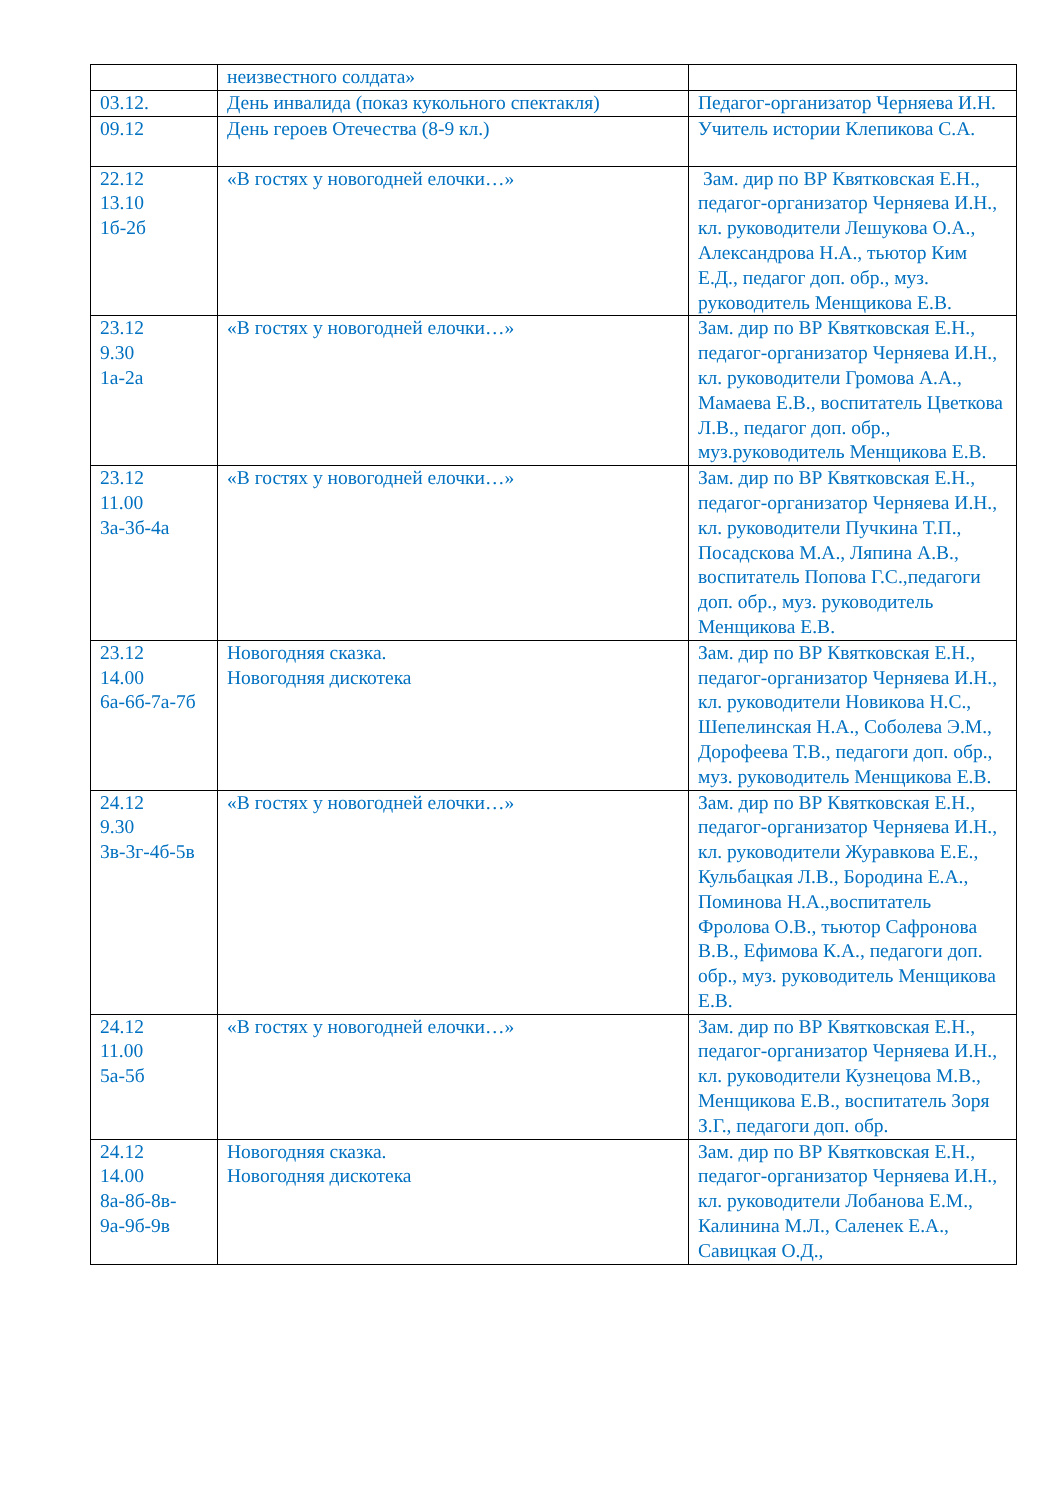| | неизвестного солдата» | |
| 03.12. | День инвалида (показ кукольного спектакля) | Педагог-организатор Черняева И.Н. |
| 09.12 | День героев Отечества (8-9 кл.) | Учитель истории Клепикова С.А. |
| 22.12 13.10 1б-2б | «В гостях у новогодней елочки…» | Зам. дир по ВР Квятковская Е.Н., педагог-организатор Черняева И.Н., кл. руководители Лешукова О.А., Александрова Н.А., тьютор Ким Е.Д., педагог доп. обр., муз. руководитель Менщикова Е.В. |
| 23.12 9.30 1а-2а | «В гостях у новогодней елочки…» | Зам. дир по ВР Квятковская Е.Н., педагог-организатор Черняева И.Н., кл. руководители Громова А.А., Мамаева Е.В., воспитатель Цветкова Л.В., педагог доп. обр., муз.руководитель Менщикова Е.В. |
| 23.12 11.00 3а-3б-4а | «В гостях у новогодней елочки…» | Зам. дир по ВР Квятковская Е.Н., педагог-организатор Черняева И.Н., кл. руководители Пучкина Т.П., Посадскова М.А., Ляпина А.В., воспитатель Попова Г.С.,педагоги доп. обр., муз. руководитель Менщикова Е.В. |
| 23.12 14.00 6а-6б-7а-7б | Новогодняя сказка. Новогодняя дискотека | Зам. дир по ВР Квятковская Е.Н., педагог-организатор Черняева И.Н., кл. руководители Новикова Н.С., Шепелинская Н.А., Соболева Э.М., Дорофеева Т.В., педагоги доп. обр., муз. руководитель Менщикова Е.В. |
| 24.12 9.30 3в-3г-4б-5в | «В гостях у новогодней елочки…» | Зам. дир по ВР Квятковская Е.Н., педагог-организатор Черняева И.Н., кл. руководители Журавкова Е.Е., Кульбацкая Л.В., Бородина Е.А., Поминова Н.А.,воспитатель Фролова О.В., тьютор Сафронова В.В., Ефимова К.А., педагоги доп. обр., муз. руководитель Менщикова Е.В. |
| 24.12 11.00 5а-5б | «В гостях у новогодней елочки…» | Зам. дир по ВР Квятковская Е.Н., педагог-организатор Черняева И.Н., кл. руководители Кузнецова М.В., Менщикова Е.В., воспитатель Зоря З.Г., педагоги доп. обр. |
| 24.12 14.00 8а-8б-8в- 9а-9б-9в | Новогодняя сказка. Новогодняя дискотека | Зам. дир по ВР Квятковская Е.Н., педагог-организатор Черняева И.Н., кл. руководители Лобанова Е.М., Калинина М.Л., Саленек Е.А., Савицкая О.Д., |